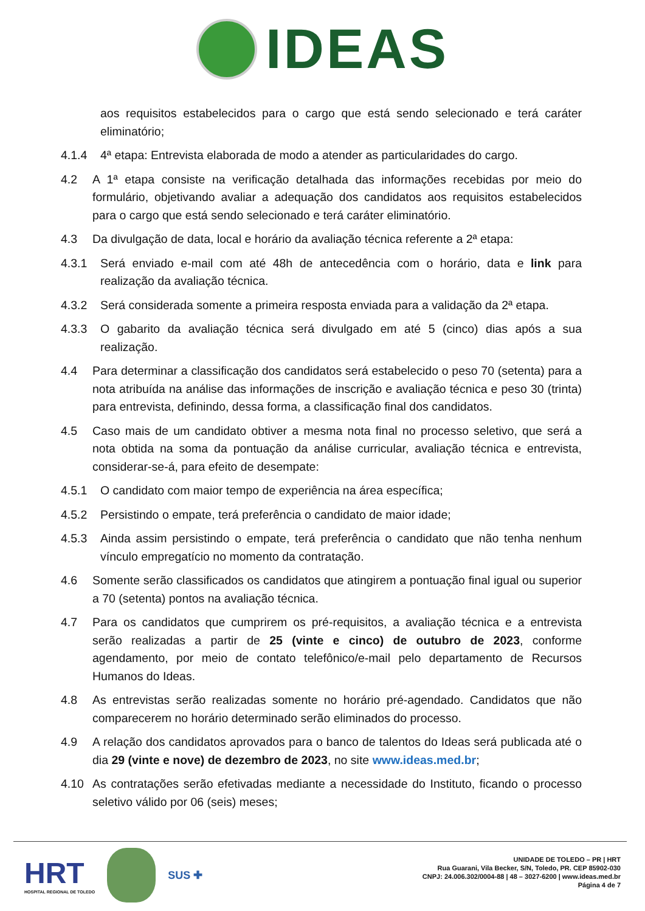IDEAS
aos requisitos estabelecidos para o cargo que está sendo selecionado e terá caráter eliminatório;
4.1.4 4ª etapa: Entrevista elaborada de modo a atender as particularidades do cargo.
4.2 A 1ª etapa consiste na verificação detalhada das informações recebidas por meio do formulário, objetivando avaliar a adequação dos candidatos aos requisitos estabelecidos para o cargo que está sendo selecionado e terá caráter eliminatório.
4.3 Da divulgação de data, local e horário da avaliação técnica referente a 2ª etapa:
4.3.1 Será enviado e-mail com até 48h de antecedência com o horário, data e link para realização da avaliação técnica.
4.3.2 Será considerada somente a primeira resposta enviada para a validação da 2ª etapa.
4.3.3 O gabarito da avaliação técnica será divulgado em até 5 (cinco) dias após a sua realização.
4.4 Para determinar a classificação dos candidatos será estabelecido o peso 70 (setenta) para a nota atribuída na análise das informações de inscrição e avaliação técnica e peso 30 (trinta) para entrevista, definindo, dessa forma, a classificação final dos candidatos.
4.5 Caso mais de um candidato obtiver a mesma nota final no processo seletivo, que será a nota obtida na soma da pontuação da análise curricular, avaliação técnica e entrevista, considerar-se-á, para efeito de desempate:
4.5.1 O candidato com maior tempo de experiência na área específica;
4.5.2 Persistindo o empate, terá preferência o candidato de maior idade;
4.5.3 Ainda assim persistindo o empate, terá preferência o candidato que não tenha nenhum vínculo empregatício no momento da contratação.
4.6 Somente serão classificados os candidatos que atingirem a pontuação final igual ou superior a 70 (setenta) pontos na avaliação técnica.
4.7 Para os candidatos que cumprirem os pré-requisitos, a avaliação técnica e a entrevista serão realizadas a partir de 25 (vinte e cinco) de outubro de 2023, conforme agendamento, por meio de contato telefônico/e-mail pelo departamento de Recursos Humanos do Ideas.
4.8 As entrevistas serão realizadas somente no horário pré-agendado. Candidatos que não comparecerem no horário determinado serão eliminados do processo.
4.9 A relação dos candidatos aprovados para o banco de talentos do Ideas será publicada até o dia 29 (vinte e nove) de dezembro de 2023, no site www.ideas.med.br;
4.10 As contratações serão efetivadas mediante a necessidade do Instituto, ficando o processo seletivo válido por 06 (seis) meses;
HRT
HOSPITAL REGIONAL DE TOLEDO
SUS ✚
UNIDADE DE TOLEDO – PR | HRT
Rua Guarani, Vila Becker, S/N, Toledo, PR. CEP 85902-030
CNPJ: 24.006.302/0004-88 | 48 – 3027-6200 | www.ideas.med.br
Página 4 de 7